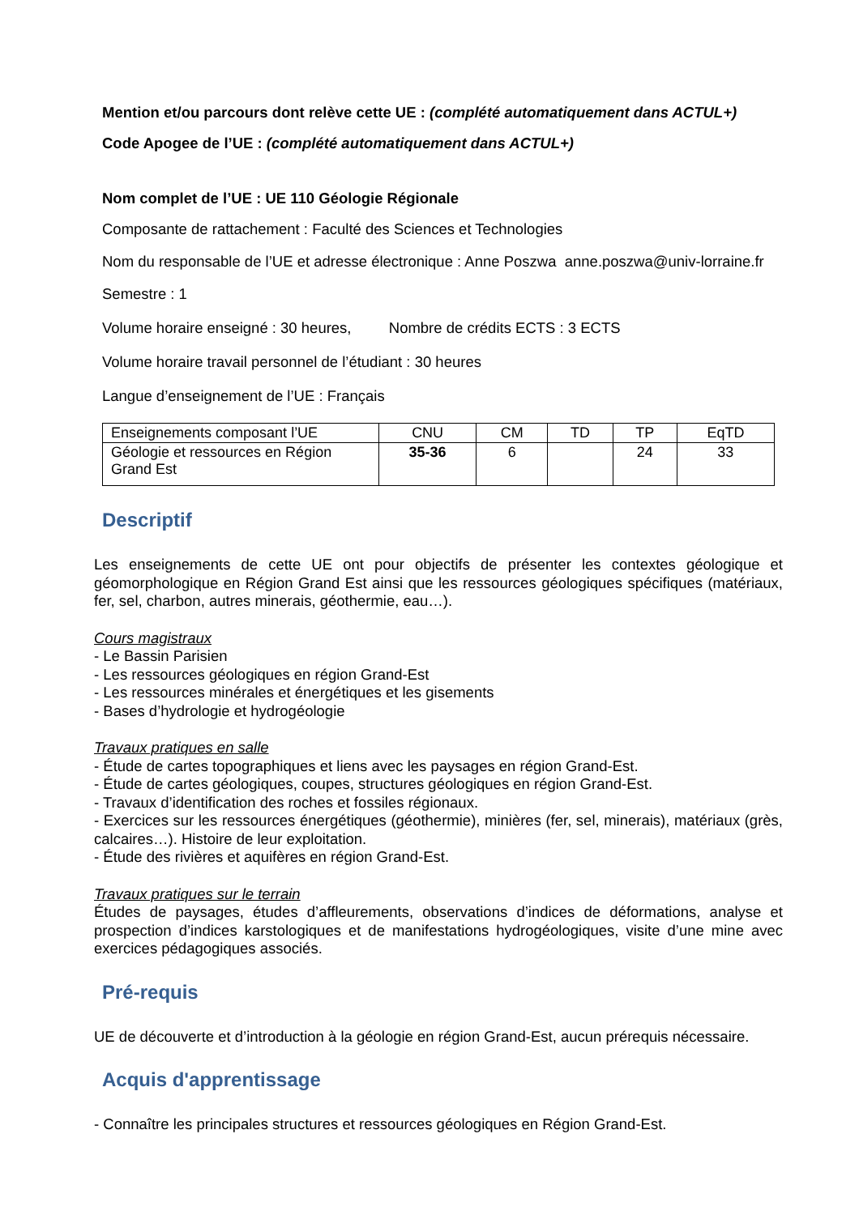Mention et/ou parcours dont relève cette UE : (complété automatiquement dans ACTUL+)
Code Apogee de l’UE : (complété automatiquement dans ACTUL+)
Nom complet de l’UE : UE 110 Géologie Régionale
Composante de rattachement : Faculté des Sciences et Technologies
Nom du responsable de l’UE et adresse électronique : Anne Poszwa anne.poszwa@univ-lorraine.fr
Semestre : 1
Volume horaire enseigné : 30 heures, Nombre de crédits ECTS : 3 ECTS
Volume horaire travail personnel de l’étudiant : 30 heures
Langue d’enseignement de l’UE : Français
| Enseignements composant l’UE | CNU | CM | TD | TP | EqTD |
| Géologie et ressources en Région Grand Est | 35-36 | 6 | | 24 | 33 |
Descriptif
Les enseignements de cette UE ont pour objectifs de présenter les contextes géologique et géomorphologique en Région Grand Est ainsi que les ressources géologiques spécifiques (matériaux, fer, sel, charbon, autres minerais, géothermie, eau…).
Cours magistraux
- Le Bassin Parisien
- Les ressources géologiques en région Grand-Est
- Les ressources minérales et énergétiques et les gisements
- Bases d’hydrologie et hydrogéologie
Travaux pratiques en salle
- Étude de cartes topographiques et liens avec les paysages en région Grand-Est.
- Étude de cartes géologiques, coupes, structures géologiques en région Grand-Est.
- Travaux d’identification des roches et fossiles régionaux.
- Exercices sur les ressources énergétiques (géothermie), minières (fer, sel, minerais), matériaux (grès, calcaires…). Histoire de leur exploitation.
- Étude des rivières et aquifères en région Grand-Est.
Travaux pratiques sur le terrain
Études de paysages, études d’affleurements, observations d’indices de déformations, analyse et prospection d’indices karstologiques et de manifestations hydrogéologiques, visite d’une mine avec exercices pédagogiques associés.
Pré-requis
UE de découverte et d’introduction à la géologie en région Grand-Est, aucun prérequis nécessaire.
Acquis d'apprentissage
- Connaître les principales structures et ressources géologiques en Région Grand-Est.